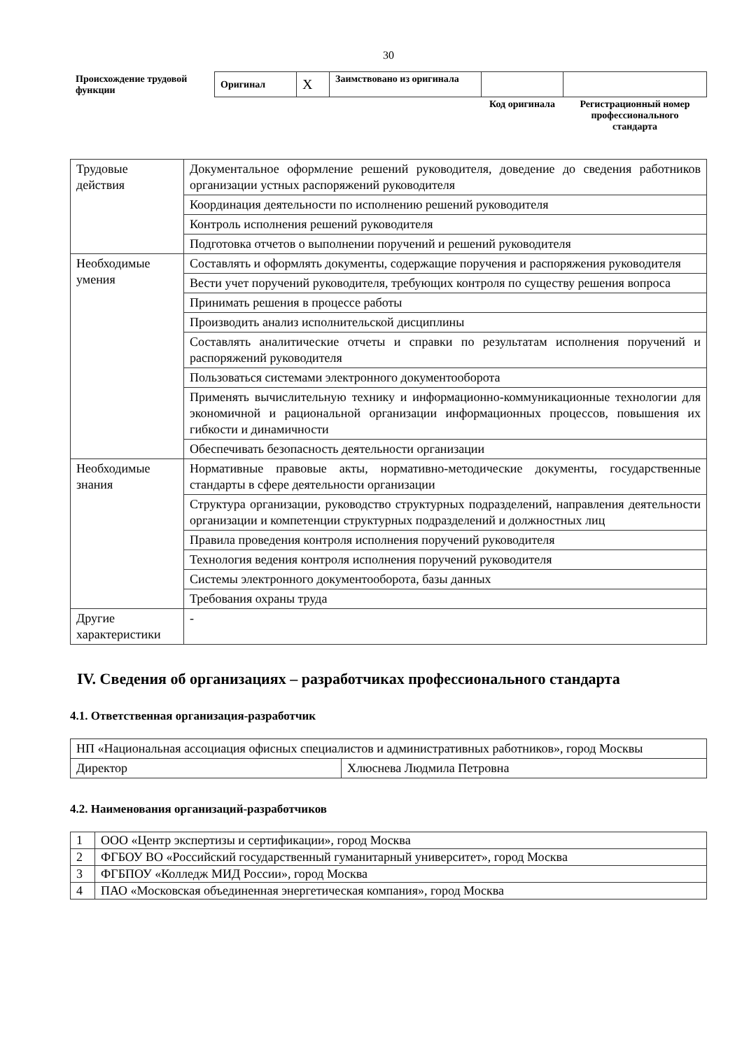30
| Происхождение трудовой функции | Оригинал | X | Заимствовано из оригинала | | |
| | | | | Код оригинала | Регистрационный номер профессионального стандарта |
| Трудовые действия | Документальное оформление решений руководителя, доведение до сведения работников организации устных распоряжений руководителя |
| | Координация деятельности по исполнению решений руководителя |
| | Контроль исполнения решений руководителя |
| | Подготовка отчетов о выполнении поручений и решений руководителя |
| Необходимые умения | Составлять и оформлять документы, содержащие поручения и распоряжения руководителя |
| | Вести учет поручений руководителя, требующих контроля по существу решения вопроса |
| | Принимать решения в процессе работы |
| | Производить анализ исполнительской дисциплины |
| | Составлять аналитические отчеты и справки по результатам исполнения поручений и распоряжений руководителя |
| | Пользоваться системами электронного документооборота |
| | Применять вычислительную технику и информационно-коммуникационные технологии для экономичной и рациональной организации информационных процессов, повышения их гибкости и динамичности |
| | Обеспечивать безопасность деятельности организации |
| Необходимые знания | Нормативные правовые акты, нормативно-методические документы, государственные стандарты в сфере деятельности организации |
| | Структура организации, руководство структурных подразделений, направления деятельности организации и компетенции структурных подразделений и должностных лиц |
| | Правила проведения контроля исполнения поручений руководителя |
| | Технология ведения контроля исполнения поручений руководителя |
| | Системы электронного документооборота, базы данных |
| | Требования охраны труда |
| Другие характеристики | - |
IV. Сведения об организациях – разработчиках профессионального стандарта
4.1. Ответственная организация-разработчик
| НП «Национальная ассоциация офисных специалистов и административных работников», город Москвы | |
| Директор | Хлюснева Людмила Петровна |
4.2. Наименования организаций-разработчиков
| 1 | ООО «Центр экспертизы и сертификации», город Москва |
| 2 | ФГБОУ ВО «Российский государственный гуманитарный университет», город Москва |
| 3 | ФГБПОУ «Колледж МИД России», город Москва |
| 4 | ПАО «Московская объединенная энергетическая компания», город Москва |